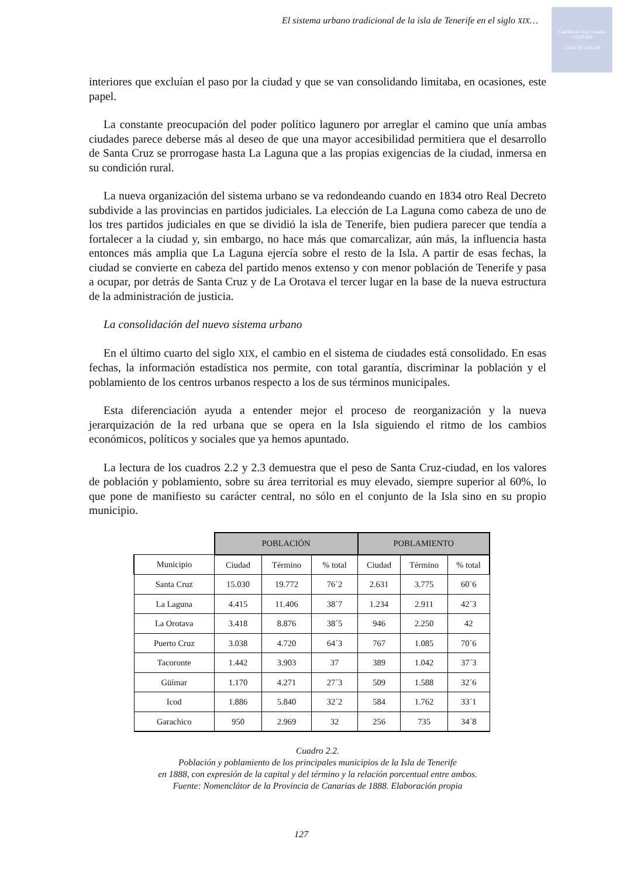Cabildo de Gran Canaria
CULTURA
CASA DE COLON
El sistema urbano tradicional de la isla de Tenerife en el siglo XIX…
interiores que excluían el paso por la ciudad y que se van consolidando limitaba, en ocasiones, este papel.
La constante preocupación del poder político lagunero por arreglar el camino que unía ambas ciudades parece deberse más al deseo de que una mayor accesibilidad permitiera que el desarrollo de Santa Cruz se prorrogase hasta La Laguna que a las propias exigencias de la ciudad, inmersa en su condición rural.
La nueva organización del sistema urbano se va redondeando cuando en 1834 otro Real Decreto subdivide a las provincias en partidos judiciales. La elección de La Laguna como cabeza de uno de los tres partidos judiciales en que se dividió la isla de Tenerife, bien pudiera parecer que tendía a fortalecer a la ciudad y, sin embargo, no hace más que comarcalizar, aún más, la influencia hasta entonces más amplia que La Laguna ejercía sobre el resto de la Isla. A partir de esas fechas, la ciudad se convierte en cabeza del partido menos extenso y con menor población de Tenerife y pasa a ocupar, por detrás de Santa Cruz y de La Orotava el tercer lugar en la base de la nueva estructura de la administración de justicia.
La consolidación del nuevo sistema urbano
En el último cuarto del siglo XIX, el cambio en el sistema de ciudades está consolidado. En esas fechas, la información estadística nos permite, con total garantía, discriminar la población y el poblamiento de los centros urbanos respecto a los de sus términos municipales.
Esta diferenciación ayuda a entender mejor el proceso de reorganización y la nueva jerarquización de la red urbana que se opera en la Isla siguiendo el ritmo de los cambios económicos, políticos y sociales que ya hemos apuntado.
La lectura de los cuadros 2.2 y 2.3 demuestra que el peso de Santa Cruz-ciudad, en los valores de población y poblamiento, sobre su área territorial es muy elevado, siempre superior al 60%, lo que pone de manifiesto su carácter central, no sólo en el conjunto de la Isla sino en su propio municipio.
| | POBLACIÓN | | | POBLAMIENTO | | |
| --- | --- | --- | --- | --- | --- | --- |
| Municipio | Ciudad | Término | % total | Ciudad | Término | % total |
| Santa Cruz | 15.030 | 19.772 | 76´2 | 2.631 | 3.775 | 60´6 |
| La Laguna | 4.415 | 11.406 | 38´7 | 1.234 | 2.911 | 42´3 |
| La Orotava | 3.418 | 8.876 | 38´5 | 946 | 2.250 | 42 |
| Puerto Cruz | 3.038 | 4.720 | 64´3 | 767 | 1.085 | 70´6 |
| Tacoronte | 1.442 | 3.903 | 37 | 389 | 1.042 | 37´3 |
| Güímar | 1.170 | 4.271 | 27´3 | 509 | 1.588 | 32´6 |
| Icod | 1.886 | 5.840 | 32´2 | 584 | 1.762 | 33´1 |
| Garachico | 950 | 2.969 | 32 | 256 | 735 | 34´8 |
Cuadro 2.2.
Población y poblamiento de los principales municipios de la Isla de Tenerife
en 1888, con expresión de la capital y del término y la relación porcentual entre ambos.
Fuente: Nomenclátor de la Provincia de Canarias de 1888. Elaboración propia
127